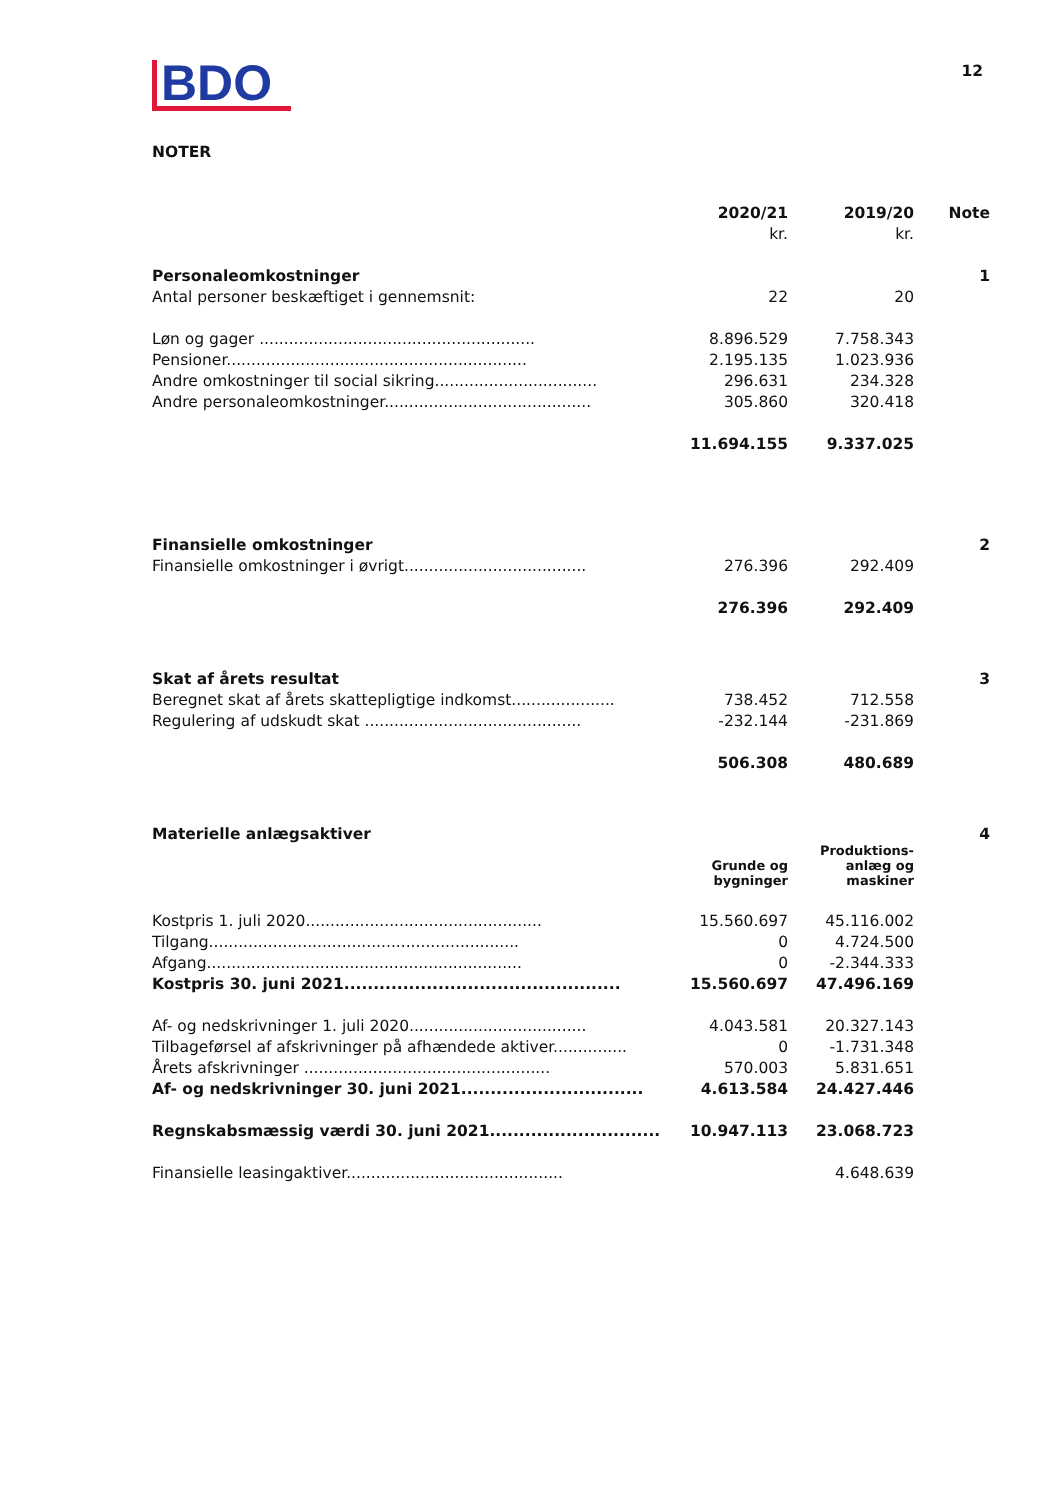12
BDO
NOTER
| | 2020/21 | 2019/20 | Note |
| --- | --- | --- | --- |
| | kr. | kr. | |
| Personaleomkostninger | | | 1 |
| Antal personer beskæftiget i gennemsnit: | 22 | 20 | |
| Løn og gager ........................................................ | 8.896.529 | 7.758.343 | |
| Pensioner............................................................. | 2.195.135 | 1.023.936 | |
| Andre omkostninger til social sikring................................. | 296.631 | 234.328 | |
| Andre personaleomkostninger.......................................... | 305.860 | 320.418 | |
| | 11.694.155 | 9.337.025 | |
| Finansielle omkostninger | | | 2 |
| Finansielle omkostninger i øvrigt..................................... | 276.396 | 292.409 | |
| | 276.396 | 292.409 | |
| Skat af årets resultat | | | 3 |
| Beregnet skat af årets skattepligtige indkomst..................... | 738.452 | 712.558 | |
| Regulering af udskudt skat ............................................ | -232.144 | -231.869 | |
| | 506.308 | 480.689 | |
| Materielle anlægsaktiver | | | 4 |
| | Grunde og bygninger | Produktions- anlæg og maskiner | |
| Kostpris 1. juli 2020................................................ | 15.560.697 | 45.116.002 | |
| Tilgang............................................................... | 0 | 4.724.500 | |
| Afgang................................................................ | 0 | -2.344.333 | |
| Kostpris 30. juni 2021............................................... | 15.560.697 | 47.496.169 | |
| Af- og nedskrivninger 1. juli 2020.................................... | 4.043.581 | 20.327.143 | |
| Tilbageførsel af afskrivninger på afhændede aktiver............... | 0 | -1.731.348 | |
| Årets afskrivninger .................................................. | 570.003 | 5.831.651 | |
| Af- og nedskrivninger 30. juni 2021............................... | 4.613.584 | 24.427.446 | |
| Regnskabsmæssig værdi 30. juni 2021............................. | 10.947.113 | 23.068.723 | |
| Finansielle leasingaktiver............................................ | | 4.648.639 | |